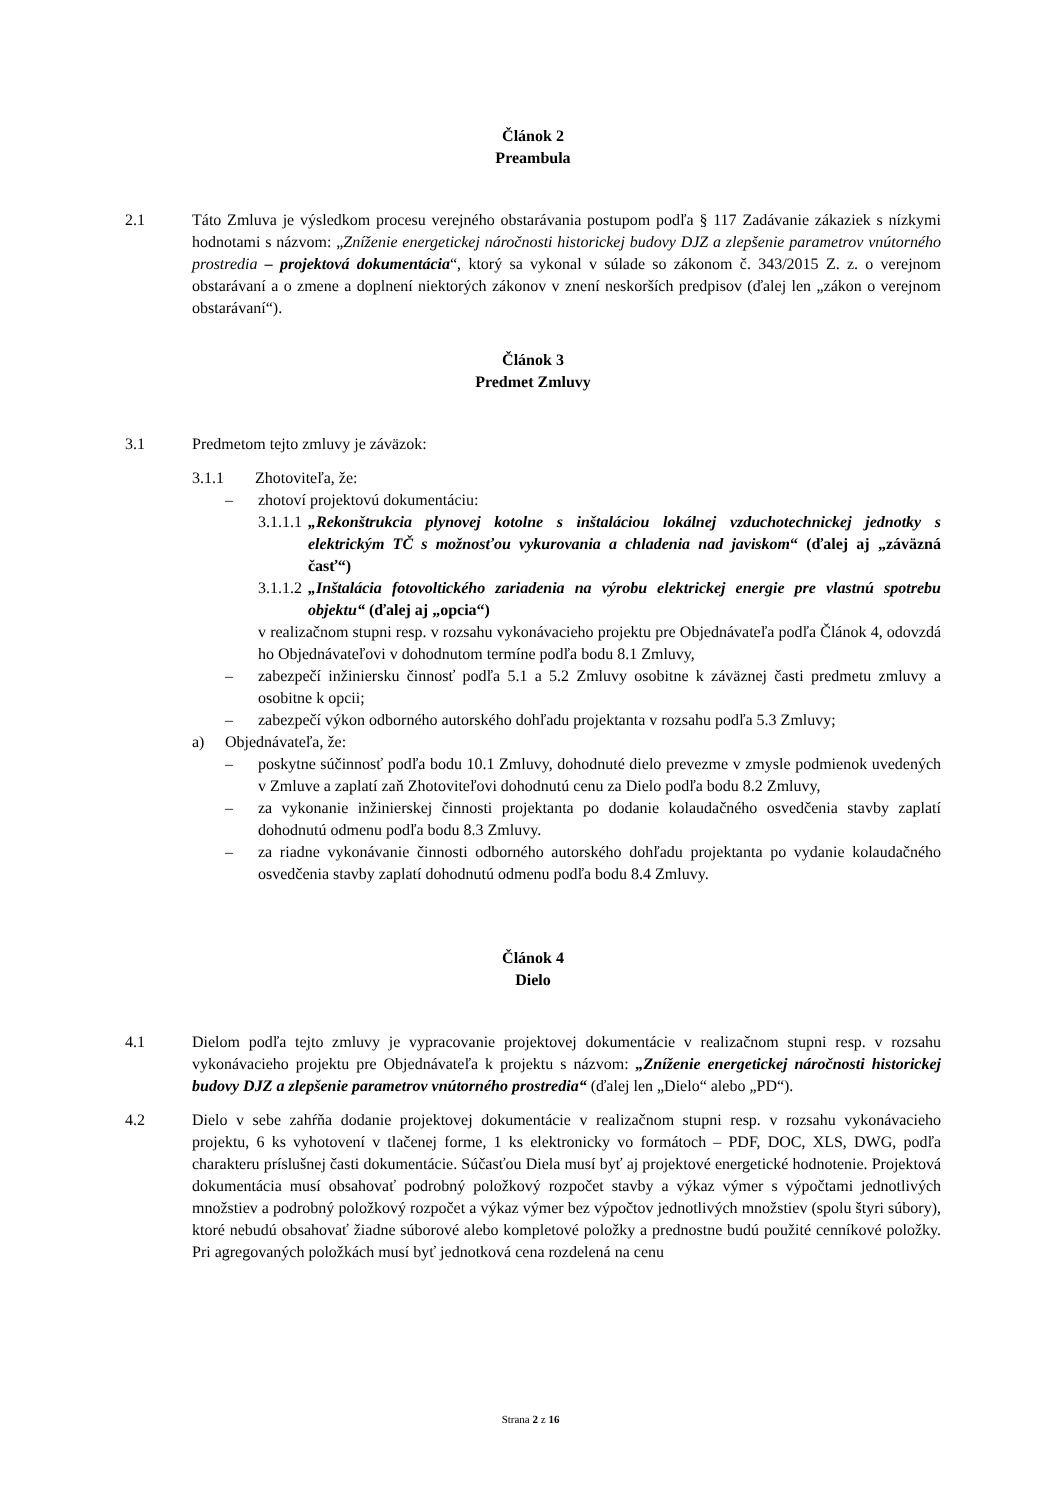Článok 2
Preambula
2.1 Táto Zmluva je výsledkom procesu verejného obstarávania postupom podľa § 117 Zadávanie zákaziek s nízkymi hodnotami s názvom: „Zníženie energetickej náročnosti historickej budovy DJZ a zlepšenie parametrov vnútorného prostredia – projektová dokumentácia“, ktorý sa vykonal v súlade so zákonom č. 343/2015 Z. z. o verejnom obstarávaní a o zmene a doplnení niektorých zákonov v znení neskorších predpisov (ďalej len „zákon o verejnom obstarávaní“).
Článok 3
Predmet Zmluvy
3.1 Predmetom tejto zmluvy je záväzok:
3.1.1 Zhotoviteľa, že:
– zhotoví projektovú dokumentáciu:
3.1.1.1
„Rekonštrukcia plynovej kotolne s inštaláciou lokálnej vzduchotechnickej jednotky s elektrickým TČ s možnosťou vykurovania a chladenia nad javiskom“ (ďalej aj „záväzná časť“)
3.1.1.2
„Inštalácia fotovoltického zariadenia na výrobu elektrickej energie pre vlastnú spotrebu objektu“ (ďalej aj „opcia“)
v realizačnom stupni resp. v rozsahu vykonávacieho projektu pre Objednávateľa podľa Článok 4, odovzdá ho Objednávateľovi v dohodnutom termíne podľa bodu 8.1 Zmluvy,
– zabezpečí inžiniersku činnosť podľa 5.1 a 5.2 Zmluvy osobitne k záväznej časti predmetu zmluvy a osobitne k opcii;
– zabezpečí výkon odborného autorského dohľadu projektanta v rozsahu podľa 5.3 Zmluvy;
a) Objednávateľa, že:
– poskytne súčinnosť podľa bodu 10.1 Zmluvy, dohodnuté dielo prevezme v zmysle podmienok uvedených v Zmluve a zaplatí zaň Zhotoviteľovi dohodnutú cenu za Dielo podľa bodu 8.2 Zmluvy,
– za vykonanie inžinierskej činnosti projektanta po dodanie kolaudačného osvedčenia stavby zaplatí dohodnutú odmenu podľa bodu 8.3 Zmluvy.
– za riadne vykonávanie činnosti odborného autorského dohľadu projektanta po vydanie kolaudačného osvedčenia stavby zaplatí dohodnutú odmenu podľa bodu 8.4 Zmluvy.
Článok 4
Dielo
4.1 Dielom podľa tejto zmluvy je vypracovanie projektovej dokumentácie v realizačnom stupni resp. v rozsahu vykonávacieho projektu pre Objednávateľa k projektu s názvom: „Zníženie energetickej náročnosti historickej budovy DJZ a zlepšenie parametrov vnútorného prostredia“ (ďalej len „Dielo“ alebo „PD“).
4.2 Dielo v sebe zahŕňa dodanie projektovej dokumentácie v realizačnom stupni resp. v rozsahu vykonávacieho projektu, 6 ks vyhotovení v tlačenej forme, 1 ks elektronicky vo formátoch – PDF, DOC, XLS, DWG, podľa charakteru príslušnej časti dokumentácie. Súčasťou Diela musí byť aj projektové energetické hodnotenie. Projektová dokumentácia musí obsahovať podrobný položkový rozpočet stavby a výkaz výmer s výpočtami jednotlivých množstiev a podrobný položkový rozpočet a výkaz výmer bez výpočtov jednotlivých množstiev (spolu štyri súbory), ktoré nebudú obsahovať žiadne súborové alebo kompletové položky a prednostne budú použité cenníkové položky. Pri agregovaných položkách musí byť jednotková cena rozdelená na cenu
Strana 2 z 16